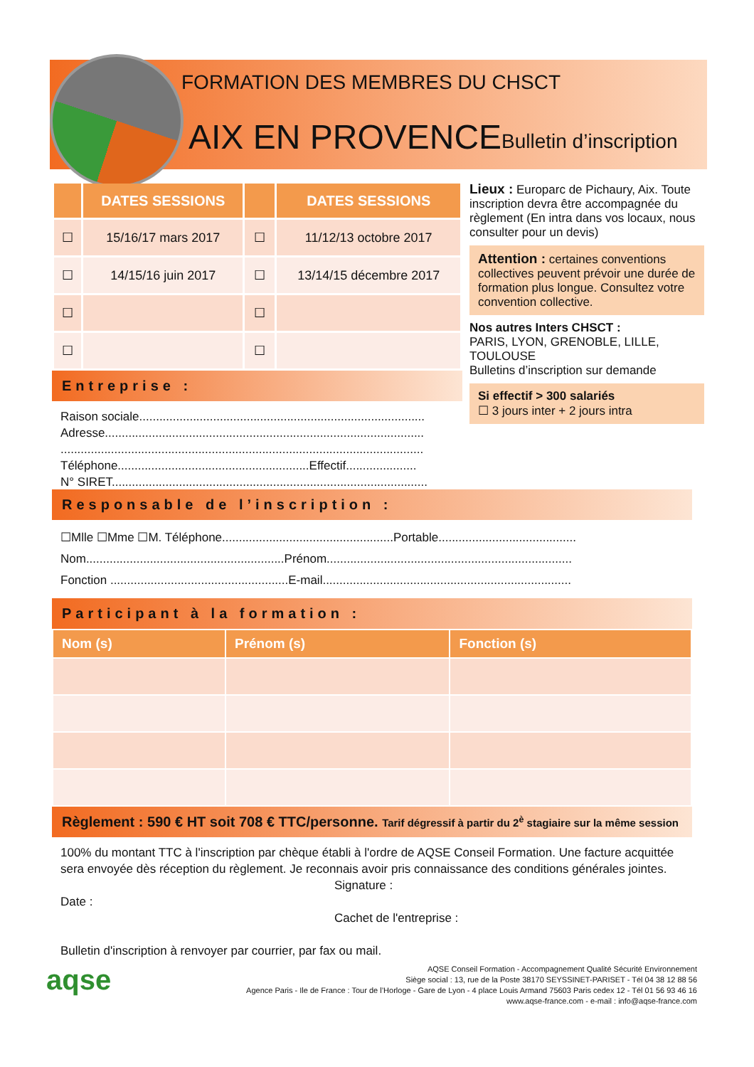FORMATION DES MEMBRES DU CHSCT
AIX EN PROVENCE Bulletin d’inscription
| | DATES SESSIONS | | DATES SESSIONS |
| --- | --- | --- | --- |
| ☐ | 15/16/17 mars 2017 | ☐ | 11/12/13 octobre 2017 |
| ☐ | 14/15/16 juin 2017 | ☐ | 13/14/15 décembre 2017 |
| ☐ | | ☐ | |
| ☐ | | ☐ | |
Entreprise :
Raison sociale.....................................................................................
Adresse...............................................................................................
............................................................................................................
Téléphone.........................................................Effectif.....................
N° SIRET..............................................................................................
Lieux : Europarc de Pichaury, Aix. Toute inscription devra être accompagnée du règlement (En intra dans vos locaux, nous consulter pour un devis)
Attention : certaines conventions collectives peuvent prévoir une durée de formation plus longue. Consultez votre convention collective.
Nos autres Inters CHSCT :
PARIS, LYON, GRENOBLE, LILLE, TOULOUSE
Bulletins d’inscription sur demande
Si effectif > 300 salariés
☐ 3 jours inter + 2 jours intra
Responsable de l’inscription :
☐Mlle ☐Mme ☐M. Téléphone...................................................Portable.........................................
Nom...........................................................Prénom.........................................................................
Fonction .....................................................E-mail..........................................................................
Participant à la formation :
| Nom (s) | Prénom (s) | Fonction (s) |
| --- | --- | --- |
Règlement : 590 € HT soit 708 € TTC/personne. Tarif dégressif à partir du 2<sup>è</sup> stagiaire sur la même session
100% du montant TTC à l'inscription par chèque établi à l'ordre de AQSE Conseil Formation. Une facture acquittée sera envoyée dès réception du règlement. Je reconnais avoir pris connaissance des conditions générales jointes.
Signature :
Date :
Cachet de l'entreprise :
Bulletin d'inscription à renvoyer par courrier, par fax ou mail.
aqse
AQSE Conseil Formation - Accompagnement Qualité Sécurité Environnement
Siège social : 13, rue de la Poste 38170 SEYSSINET-PARISET - Tél 04 38 12 88 56
Agence Paris - Ile de France : Tour de l’Horloge - Gare de Lyon - 4 place Louis Armand 75603 Paris cedex 12 - Tél 01 56 93 46 16
www.aqse-france.com - e-mail : info@aqse-france.com